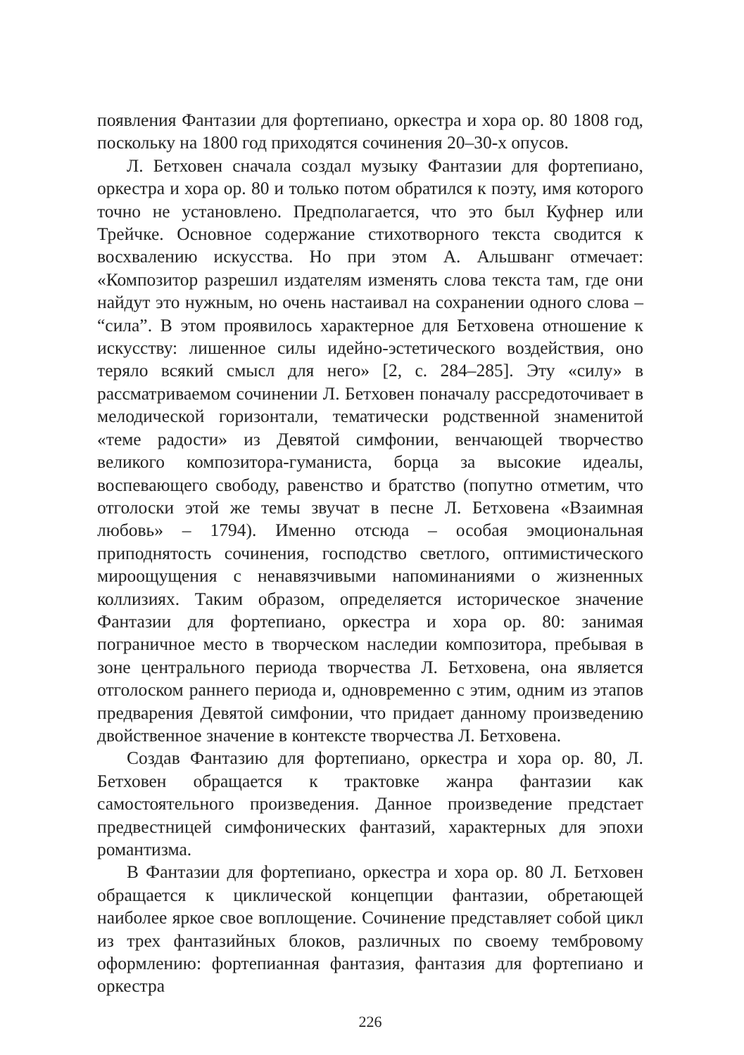появления Фантазии для фортепиано, оркестра и хора ор. 80 1808 год, поскольку на 1800 год приходятся сочинения 20–30-х опусов.
Л. Бетховен сначала создал музыку Фантазии для фортепиано, оркестра и хора ор. 80 и только потом обратился к поэту, имя которого точно не установлено. Предполагается, что это был Куфнер или Трейчке. Основное содержание стихотворного текста сводится к восхвалению искусства. Но при этом А. Альшванг отмечает: «Композитор разрешил издателям изменять слова текста там, где они найдут это нужным, но очень настаивал на сохранении одного слова – “сила”. В этом проявилось характерное для Бетховена отношение к искусству: лишенное силы идейно-эстетического воздействия, оно теряло всякий смысл для него» [2, с. 284–285]. Эту «силу» в рассматриваемом сочинении Л. Бетховен поначалу рассредоточивает в мелодической горизонтали, тематически родственной знаменитой «теме радости» из Девятой симфонии, венчающей творчество великого композитора-гуманиста, борца за высокие идеалы, воспевающего свободу, равенство и братство (попутно отметим, что отголоски этой же темы звучат в песне Л. Бетховена «Взаимная любовь» – 1794). Именно отсюда – особая эмоциональная приподнятость сочинения, господство светлого, оптимистического мироощущения с ненавязчивыми напоминаниями о жизненных коллизиях. Таким образом, определяется историческое значение Фантазии для фортепиано, оркестра и хора ор. 80: занимая пограничное место в творческом наследии композитора, пребывая в зоне центрального периода творчества Л. Бетховена, она является отголоском раннего периода и, одновременно с этим, одним из этапов предварения Девятой симфонии, что придает данному произведению двойственное значение в контексте творчества Л. Бетховена.
Создав Фантазию для фортепиано, оркестра и хора ор. 80, Л. Бетховен обращается к трактовке жанра фантазии как самостоятельного произведения. Данное произведение предстает предвестницей симфонических фантазий, характерных для эпохи романтизма.
В Фантазии для фортепиано, оркестра и хора ор. 80 Л. Бетховен обращается к циклической концепции фантазии, обретающей наиболее яркое свое воплощение. Сочинение представляет собой цикл из трех фантазийных блоков, различных по своему тембровому оформлению: фортепианная фантазия, фантазия для фортепиано и оркестра
226